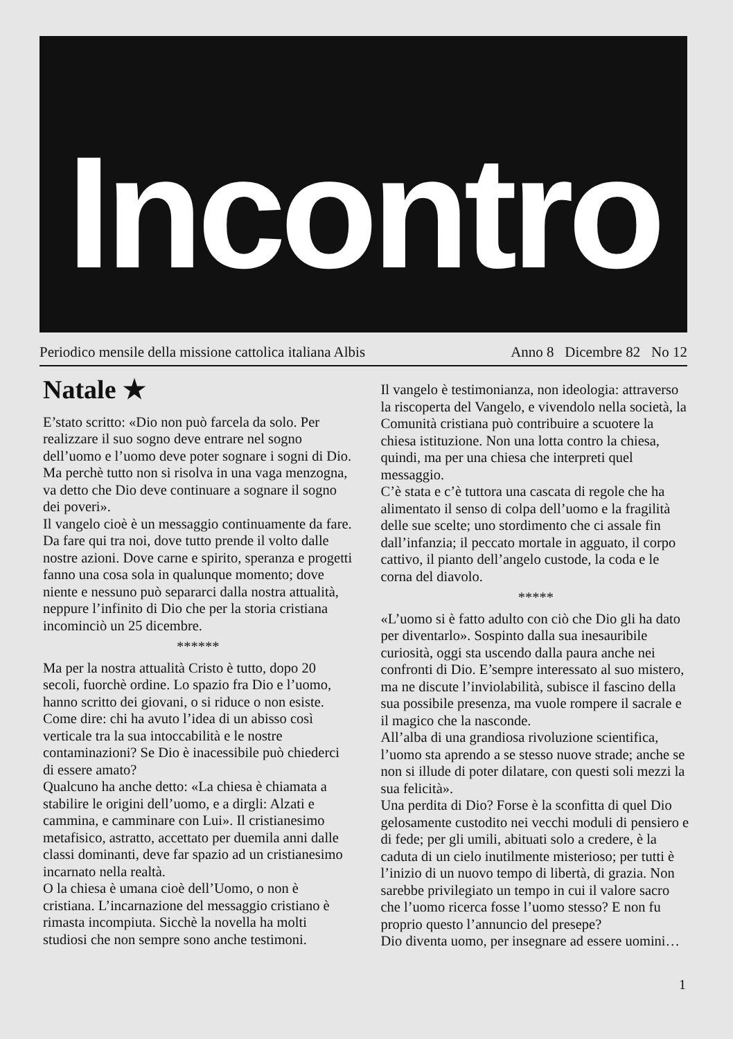Incontro
Periodico mensile della missione cattolica italiana Albis Anno 8 Dicembre 82 No 12
Natale ★
E’stato scritto: «Dio non può farcela da solo. Per realizzare il suo sogno deve entrare nel sogno dell’uomo e l’uomo deve poter sognare i sogni di Dio. Ma perchè tutto non si risolva in una vaga menzogna, va detto che Dio deve continuare a sognare il sogno dei poveri».
Il vangelo cioè è un messaggio continuamente da fare. Da fare qui tra noi, dove tutto prende il volto dalle nostre azioni. Dove carne e spirito, speranza e progetti fanno una cosa sola in qualunque momento; dove niente e nessuno può separarci dalla nostra attualità, neppure l’infinito di Dio che per la storia cristiana incominciò un 25 dicembre.
******
Ma per la nostra attualità Cristo è tutto, dopo 20 secoli, fuorchè ordine. Lo spazio fra Dio e l’uomo, hanno scritto dei giovani, o si riduce o non esiste. Come dire: chi ha avuto l’idea di un abisso così verticale tra la sua intoccabilità e le nostre contaminazioni? Se Dio è inacessibile può chiederci di essere amato?
Qualcuno ha anche detto: «La chiesa è chiamata a stabilire le origini dell’uomo, e a dirgli: Alzati e cammina, e camminare con Lui». Il cristianesimo metafisico, astratto, accettato per duemila anni dalle classi dominanti, deve far spazio ad un cristianesimo incarnato nella realtà.
O la chiesa è umana cioè dell’Uomo, o non è cristiana. L’incarnazione del messaggio cristiano è rimasta incompiuta. Sicchè la novella ha molti studiosi che non sempre sono anche testimoni.
Il vangelo è testimonianza, non ideologia: attraverso la riscoperta del Vangelo, e vivendolo nella società, la Comunità cristiana può contribuire a scuotere la chiesa istituzione. Non una lotta contro la chiesa, quindi, ma per una chiesa che interpreti quel messaggio.
C’è stata e c’è tuttora una cascata di regole che ha alimentato il senso di colpa dell’uomo e la fragilità delle sue scelte; uno stordimento che ci assale fin dall’infanzia; il peccato mortale in agguato, il corpo cattivo, il pianto dell’angelo custode, la coda e le corna del diavolo.
*****
«L’uomo si è fatto adulto con ciò che Dio gli ha dato per diventarlo». Sospinto dalla sua inesauribile curiosità, oggi sta uscendo dalla paura anche nei confronti di Dio. E’sempre interessato al suo mistero, ma ne discute l’inviolabilità, subisce il fascino della sua possibile presenza, ma vuole rompere il sacrale e il magico che la nasconde.
All’alba di una grandiosa rivoluzione scientifica, l’uomo sta aprendo a se stesso nuove strade; anche se non si illude di poter dilatare, con questi soli mezzi la sua felicità».
Una perdita di Dio? Forse è la sconfitta di quel Dio gelosamente custodito nei vecchi moduli di pensiero e di fede; per gli umili, abituati solo a credere, è la caduta di un cielo inutilmente misterioso; per tutti è l’inizio di un nuovo tempo di libertà, di grazia. Non sarebbe privilegiato un tempo in cui il valore sacro che l’uomo ricerca fosse l’uomo stesso? E non fu proprio questo l’annuncio del presepe?
Dio diventa uomo, per insegnare ad essere uomini…
1